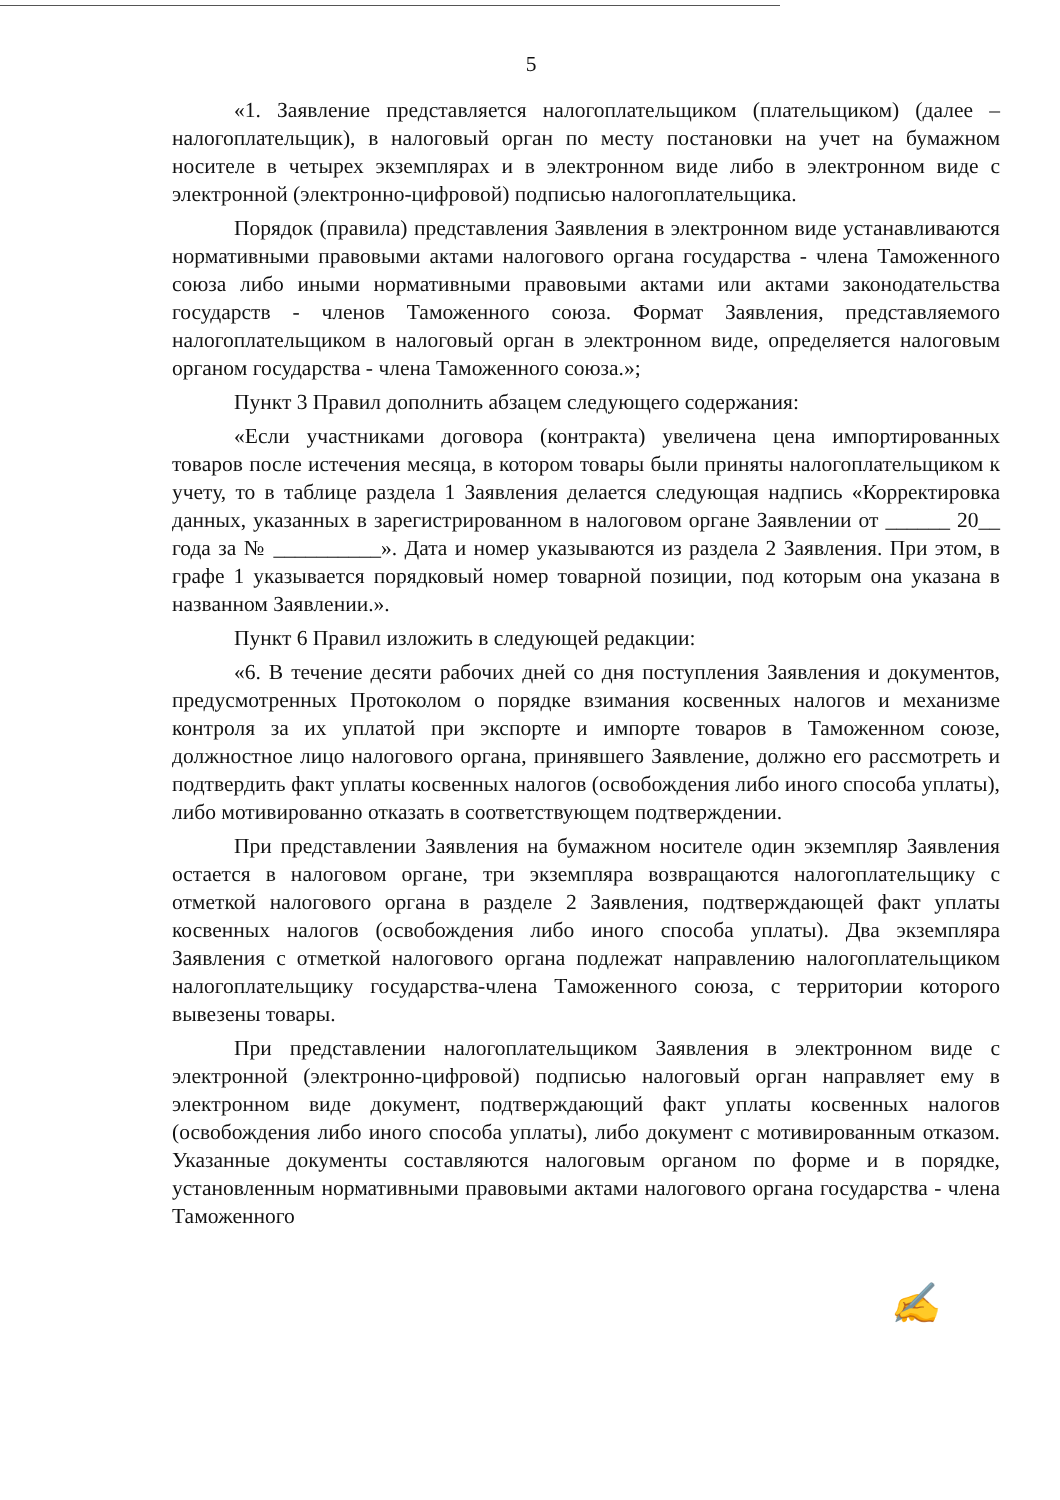5
«1. Заявление представляется налогоплательщиком (плательщиком) (далее – налогоплательщик), в налоговый орган по месту постановки на учет на бумажном носителе в четырех экземплярах и в электронном виде либо в электронном виде с электронной (электронно-цифровой) подписью налогоплательщика.
Порядок (правила) представления Заявления в электронном виде устанавливаются нормативными правовыми актами налогового органа государства - члена Таможенного союза либо иными нормативными правовыми актами или актами законодательства государств - членов Таможенного союза. Формат Заявления, представляемого налогоплательщиком в налоговый орган в электронном виде, определяется налоговым органом государства - члена Таможенного союза.»;
Пункт 3 Правил дополнить абзацем следующего содержания:
«Если участниками договора (контракта) увеличена цена импортированных товаров после истечения месяца, в котором товары были приняты налогоплательщиком к учету, то в таблице раздела 1 Заявления делается следующая надпись «Корректировка данных, указанных в зарегистрированном в налоговом органе Заявлении от ______ 20__ года за № __________». Дата и номер указываются из раздела 2 Заявления. При этом, в графе 1 указывается порядковый номер товарной позиции, под которым она указана в названном Заявлении.».
Пункт 6 Правил изложить в следующей редакции:
«6. В течение десяти рабочих дней со дня поступления Заявления и документов, предусмотренных Протоколом о порядке взимания косвенных налогов и механизме контроля за их уплатой при экспорте и импорте товаров в Таможенном союзе, должностное лицо налогового органа, принявшего Заявление, должно его рассмотреть и подтвердить факт уплаты косвенных налогов (освобождения либо иного способа уплаты), либо мотивированно отказать в соответствующем подтверждении.
При представлении Заявления на бумажном носителе один экземпляр Заявления остается в налоговом органе, три экземпляра возвращаются налогоплательщику с отметкой налогового органа в разделе 2 Заявления, подтверждающей факт уплаты косвенных налогов (освобождения либо иного способа уплаты). Два экземпляра Заявления с отметкой налогового органа подлежат направлению налогоплательщиком налогоплательщику государства-члена Таможенного союза, с территории которого вывезены товары.
При представлении налогоплательщиком Заявления в электронном виде с электронной (электронно-цифровой) подписью налоговый орган направляет ему в электронном виде документ, подтверждающий факт уплаты косвенных налогов (освобождения либо иного способа уплаты), либо документ с мотивированным отказом. Указанные документы составляются налоговым органом по форме и в порядке, установленным нормативными правовыми актами налогового органа государства - члена Таможенного
✍